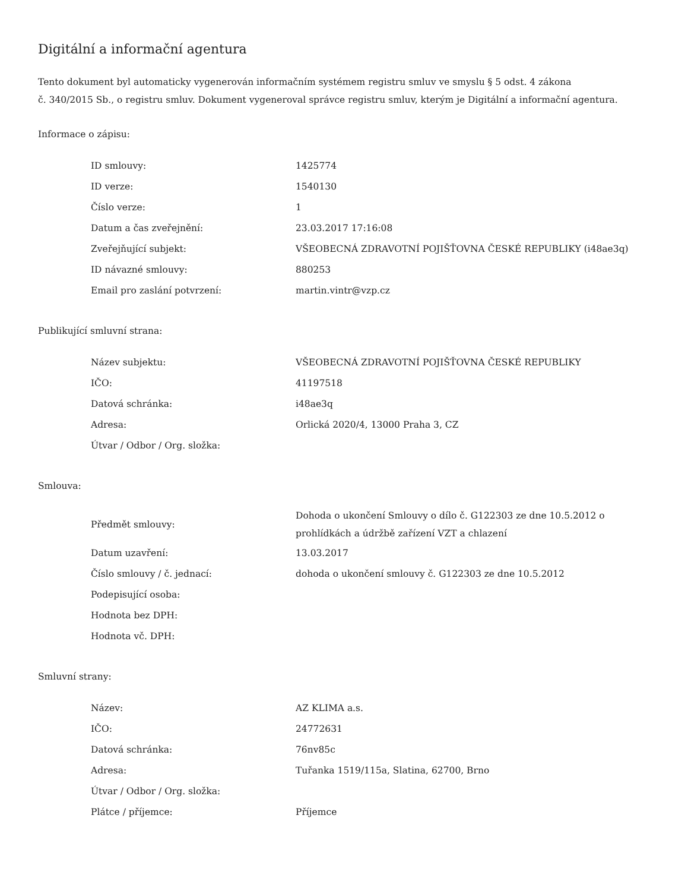Digitální a informační agentura
Tento dokument byl automaticky vygenerován informačním systémem registru smluv ve smyslu § 5 odst. 4 zákona
č. 340/2015 Sb., o registru smluv. Dokument vygeneroval správce registru smluv, kterým je Digitální a informační agentura.
Informace o zápisu:
| ID smlouvy: | 1425774 |
| ID verze: | 1540130 |
| Číslo verze: | 1 |
| Datum a čas zveřejnění: | 23.03.2017 17:16:08 |
| Zveřejňující subjekt: | VŠEOBECNÁ ZDRAVOTNÍ POJIŠŤOVNA ČESKÉ REPUBLIKY (i48ae3q) |
| ID návazné smlouvy: | 880253 |
| Email pro zaslání potvrzení: | martin.vintr@vzp.cz |
Publikující smluvní strana:
| Název subjektu: | VŠEOBECNÁ ZDRAVOTNÍ POJIŠŤOVNA ČESKÉ REPUBLIKY |
| IČO: | 41197518 |
| Datová schránka: | i48ae3q |
| Adresa: | Orlická 2020/4, 13000 Praha 3, CZ |
| Útvar / Odbor / Org. složka: | |
Smlouva:
| Předmět smlouvy: | Dohoda o ukončení Smlouvy o dílo č. G122303 ze dne 10.5.2012 o prohlídkách a údržbě zařízení VZT a chlazení |
| Datum uzavření: | 13.03.2017 |
| Číslo smlouvy / č. jednací: | dohoda o ukončení smlouvy č. G122303 ze dne 10.5.2012 |
| Podepisující osoba: | |
| Hodnota bez DPH: | |
| Hodnota vč. DPH: | |
Smluvní strany:
| Název: | AZ KLIMA a.s. |
| IČO: | 24772631 |
| Datová schránka: | 76nv85c |
| Adresa: | Tuřanka 1519/115a, Slatina, 62700, Brno |
| Útvar / Odbor / Org. složka: | |
| Plátce / příjemce: | Příjemce |